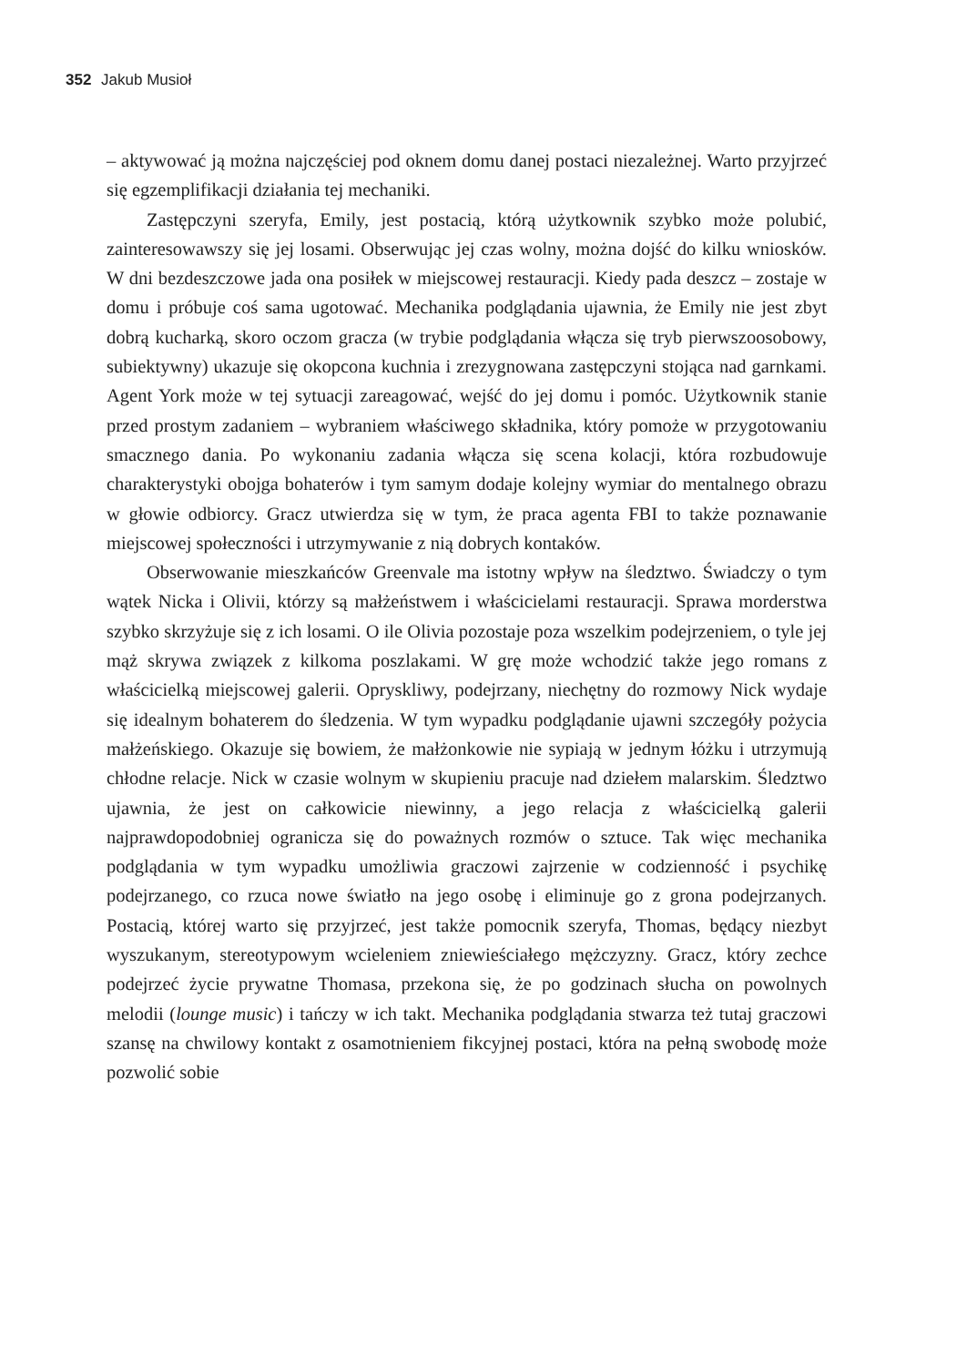352 Jakub Musioł
– aktywować ją można najczęściej pod oknem domu danej postaci niezależnej. Warto przyjrzeć się egzemplifikacji działania tej mechaniki.
Zastępczyni szeryfa, Emily, jest postacią, którą użytkownik szybko może polubić, zainteresowawszy się jej losami. Obserwując jej czas wolny, można dojść do kilku wniosków. W dni bezdeszczowe jada ona posiłek w miejscowej restauracji. Kiedy pada deszcz – zostaje w domu i próbuje coś sama ugotować. Mechanika podglądania ujawnia, że Emily nie jest zbyt dobrą kucharką, skoro oczom gracza (w trybie podglądania włącza się tryb pierwszoosobowy, subiektywny) ukazuje się okopcona kuchnia i zrezygnowana zastępczyni stojąca nad garnkami. Agent York może w tej sytuacji zareagować, wejść do jej domu i pomóc. Użytkownik stanie przed prostym zadaniem – wybraniem właściwego składnika, który pomoże w przygotowaniu smacznego dania. Po wykonaniu zadania włącza się scena kolacji, która rozbudowuje charakterystyki obojga bohaterów i tym samym dodaje kolejny wymiar do mentalnego obrazu w głowie odbiorcy. Gracz utwierdza się w tym, że praca agenta FBI to także poznawanie miejscowej społeczności i utrzymywanie z nią dobrych kontaków.
Obserwowanie mieszkańców Greenvale ma istotny wpływ na śledztwo. Świadczy o tym wątek Nicka i Olivii, którzy są małżeństwem i właścicielami restauracji. Sprawa morderstwa szybko skrzyżuje się z ich losami. O ile Olivia pozostaje poza wszelkim podejrzeniem, o tyle jej mąż skrywa związek z kilkoma poszlakami. W grę może wchodzić także jego romans z właścicielką miejscowej galerii. Opryskliwy, podejrzany, niechętny do rozmowy Nick wydaje się idealnym bohaterem do śledzenia. W tym wypadku podglądanie ujawni szczegóły pożycia małżeńskiego. Okazuje się bowiem, że małżonkowie nie sypiają w jednym łóżku i utrzymują chłodne relacje. Nick w czasie wolnym w skupieniu pracuje nad dziełem malarskim. Śledztwo ujawnia, że jest on całkowicie niewinny, a jego relacja z właścicielką galerii najprawdopodobniej ogranicza się do poważnych rozmów o sztuce. Tak więc mechanika podglądania w tym wypadku umożliwia graczowi zajrzenie w codzienność i psychikę podejrzanego, co rzuca nowe światło na jego osobę i eliminuje go z grona podejrzanych. Postacią, której warto się przyjrzeć, jest także pomocnik szeryfa, Thomas, będący niezbyt wyszukanym, stereotypowym wcieleniem zniewieściałego mężczyzny. Gracz, który zechce podejrzeć życie prywatne Thomasa, przekona się, że po godzinach słucha on powolnych melodii (lounge music) i tańczy w ich takt. Mechanika podglądania stwarza też tutaj graczowi szansę na chwilowy kontakt z osamotnieniem fikcyjnej postaci, która na pełną swobodę może pozwolić sobie